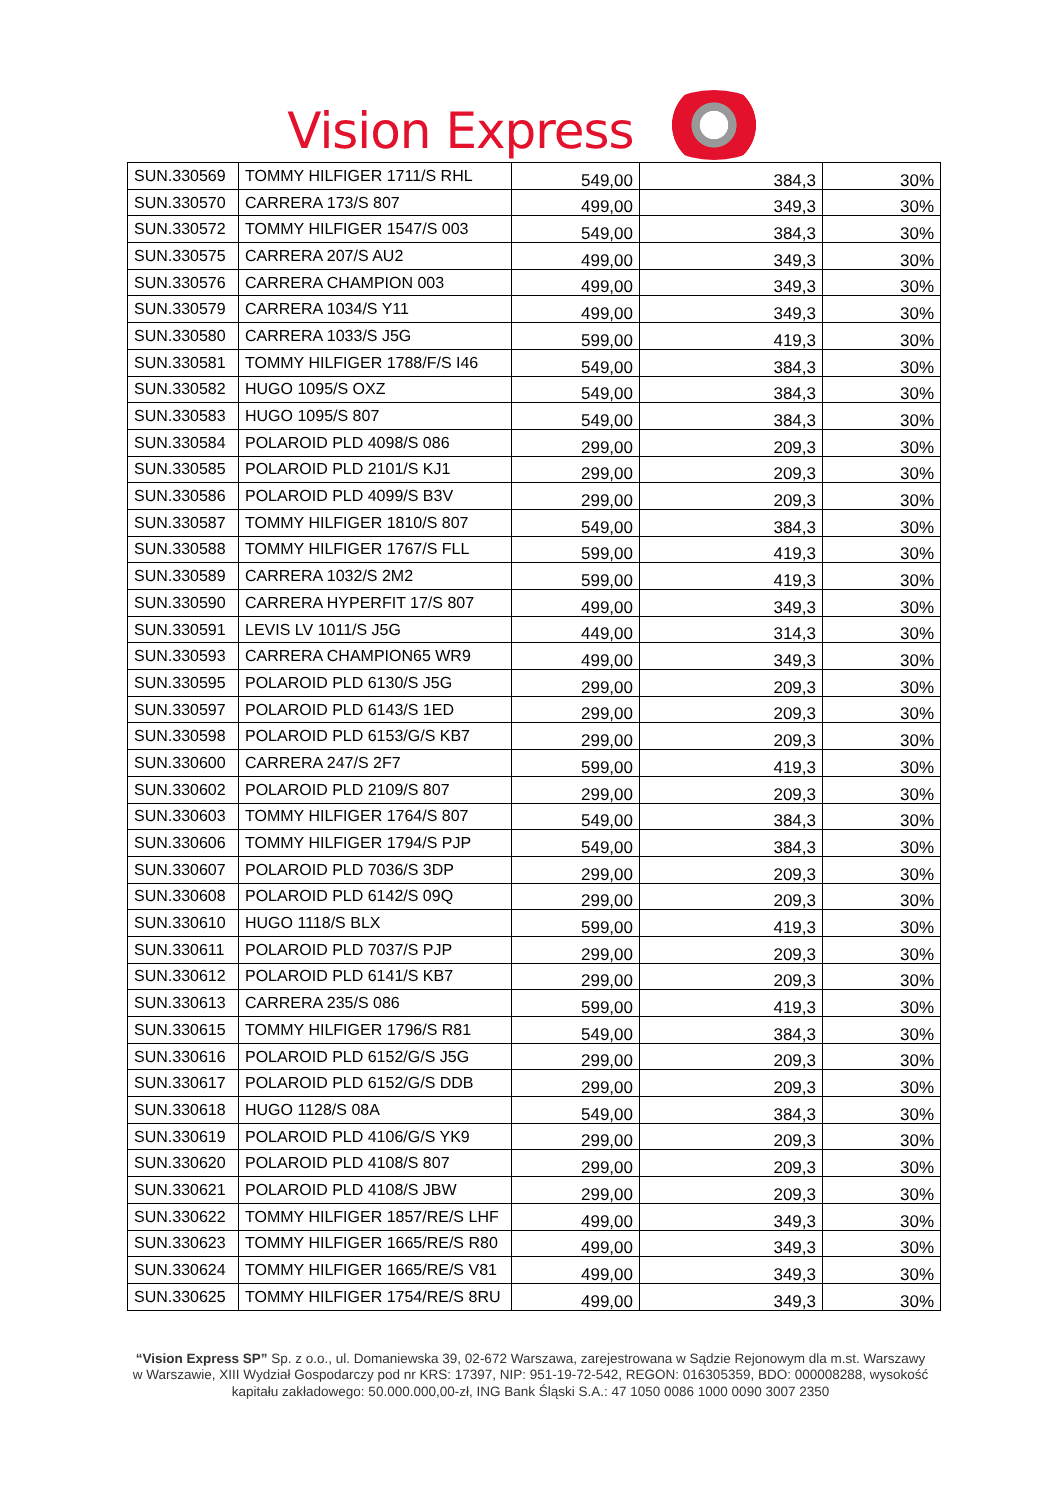Vision Express
| SUN.330569 | TOMMY HILFIGER 1711/S RHL | 549,00 | 384,3 | 30% |
| SUN.330570 | CARRERA 173/S 807 | 499,00 | 349,3 | 30% |
| SUN.330572 | TOMMY HILFIGER 1547/S 003 | 549,00 | 384,3 | 30% |
| SUN.330575 | CARRERA 207/S AU2 | 499,00 | 349,3 | 30% |
| SUN.330576 | CARRERA CHAMPION 003 | 499,00 | 349,3 | 30% |
| SUN.330579 | CARRERA 1034/S Y11 | 499,00 | 349,3 | 30% |
| SUN.330580 | CARRERA 1033/S J5G | 599,00 | 419,3 | 30% |
| SUN.330581 | TOMMY HILFIGER 1788/F/S I46 | 549,00 | 384,3 | 30% |
| SUN.330582 | HUGO 1095/S OXZ | 549,00 | 384,3 | 30% |
| SUN.330583 | HUGO 1095/S 807 | 549,00 | 384,3 | 30% |
| SUN.330584 | POLAROID PLD 4098/S 086 | 299,00 | 209,3 | 30% |
| SUN.330585 | POLAROID PLD 2101/S KJ1 | 299,00 | 209,3 | 30% |
| SUN.330586 | POLAROID PLD 4099/S B3V | 299,00 | 209,3 | 30% |
| SUN.330587 | TOMMY HILFIGER 1810/S 807 | 549,00 | 384,3 | 30% |
| SUN.330588 | TOMMY HILFIGER 1767/S FLL | 599,00 | 419,3 | 30% |
| SUN.330589 | CARRERA 1032/S 2M2 | 599,00 | 419,3 | 30% |
| SUN.330590 | CARRERA HYPERFIT 17/S 807 | 499,00 | 349,3 | 30% |
| SUN.330591 | LEVIS LV 1011/S J5G | 449,00 | 314,3 | 30% |
| SUN.330593 | CARRERA CHAMPION65 WR9 | 499,00 | 349,3 | 30% |
| SUN.330595 | POLAROID PLD 6130/S J5G | 299,00 | 209,3 | 30% |
| SUN.330597 | POLAROID PLD 6143/S 1ED | 299,00 | 209,3 | 30% |
| SUN.330598 | POLAROID PLD 6153/G/S KB7 | 299,00 | 209,3 | 30% |
| SUN.330600 | CARRERA 247/S 2F7 | 599,00 | 419,3 | 30% |
| SUN.330602 | POLAROID PLD 2109/S 807 | 299,00 | 209,3 | 30% |
| SUN.330603 | TOMMY HILFIGER 1764/S 807 | 549,00 | 384,3 | 30% |
| SUN.330606 | TOMMY HILFIGER 1794/S PJP | 549,00 | 384,3 | 30% |
| SUN.330607 | POLAROID PLD 7036/S 3DP | 299,00 | 209,3 | 30% |
| SUN.330608 | POLAROID PLD 6142/S 09Q | 299,00 | 209,3 | 30% |
| SUN.330610 | HUGO 1118/S BLX | 599,00 | 419,3 | 30% |
| SUN.330611 | POLAROID PLD 7037/S PJP | 299,00 | 209,3 | 30% |
| SUN.330612 | POLAROID PLD 6141/S KB7 | 299,00 | 209,3 | 30% |
| SUN.330613 | CARRERA 235/S 086 | 599,00 | 419,3 | 30% |
| SUN.330615 | TOMMY HILFIGER 1796/S R81 | 549,00 | 384,3 | 30% |
| SUN.330616 | POLAROID PLD 6152/G/S J5G | 299,00 | 209,3 | 30% |
| SUN.330617 | POLAROID PLD 6152/G/S DDB | 299,00 | 209,3 | 30% |
| SUN.330618 | HUGO 1128/S 08A | 549,00 | 384,3 | 30% |
| SUN.330619 | POLAROID PLD 4106/G/S YK9 | 299,00 | 209,3 | 30% |
| SUN.330620 | POLAROID PLD 4108/S 807 | 299,00 | 209,3 | 30% |
| SUN.330621 | POLAROID PLD 4108/S JBW | 299,00 | 209,3 | 30% |
| SUN.330622 | TOMMY HILFIGER 1857/RE/S LHF | 499,00 | 349,3 | 30% |
| SUN.330623 | TOMMY HILFIGER 1665/RE/S R80 | 499,00 | 349,3 | 30% |
| SUN.330624 | TOMMY HILFIGER 1665/RE/S V81 | 499,00 | 349,3 | 30% |
| SUN.330625 | TOMMY HILFIGER 1754/RE/S 8RU | 499,00 | 349,3 | 30% |
“Vision Express SP” Sp. z o.o., ul. Domaniewska 39, 02-672 Warszawa, zarejestrowana w Sądzie Rejonowym dla m.st. Warszawy w Warszawie, XIII Wydział Gospodarczy pod nr KRS: 17397, NIP: 951-19-72-542, REGON: 016305359, BDO: 000008288, wysokość kapitału zakładowego: 50.000.000,00-zł, ING Bank Śląski S.A.: 47 1050 0086 1000 0090 3007 2350